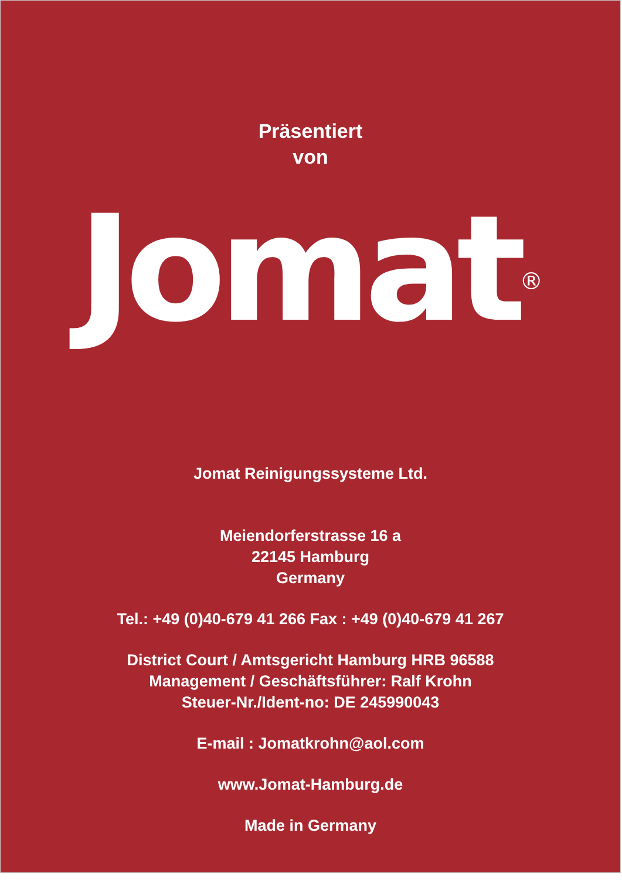Präsentiert
von
Jomat<sup>®</sup>
Jomat Reinigungssysteme Ltd.
Meiendorferstrasse 16 a
22145 Hamburg
Germany
Tel.: +49 (0)40-679 41 266 Fax : +49 (0)40-679 41 267
District Court / Amtsgericht Hamburg HRB 96588
Management / Geschäftsführer: Ralf Krohn
Steuer-Nr./Ident-no: DE 245990043
E-mail : Jomatkrohn@aol.com
www.Jomat-Hamburg.de
Made in Germany